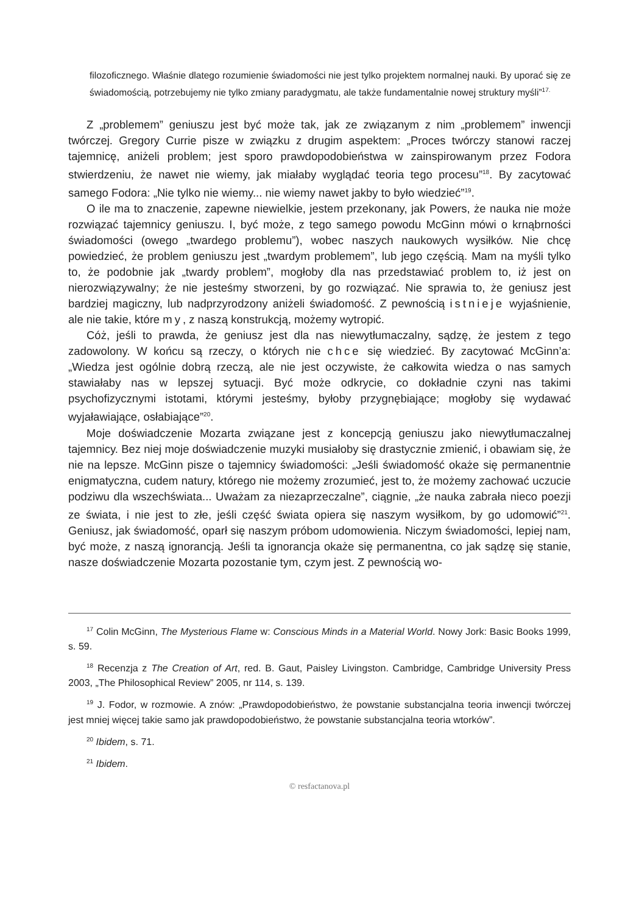filozoficznego. Właśnie dlatego rozumienie świadomości nie jest tylko projektem normalnej nauki. By uporać się ze świadomością, potrzebujemy nie tylko zmiany paradygmatu, ale także fundamentalnie nowej struktury myśli”<sup>17.</sup>
Z „problemem” geniuszu jest być może tak, jak ze związanym z nim „problemem” inwencji twórczej. Gregory Currie pisze w związku z drugim aspektem: „Proces twórczy stanowi raczej tajemnicę, aniżeli problem; jest sporo prawdopodobieństwa w zainspirowanym przez Fodora stwierdzeniu, że nawet nie wiemy, jak miałaby wyglądać teoria tego procesu”<sup>18</sup>. By zacytować samego Fodora: „Nie tylko nie wiemy... nie wiemy nawet jakby to było wiedzieć”<sup>19</sup>.
O ile ma to znaczenie, zapewne niewielkie, jestem przekonany, jak Powers, że nauka nie może rozwiązać tajemnicy geniuszu. I, być może, z tego samego powodu McGinn mówi o krnąbrności świadomości (owego „twardego problemu”), wobec naszych naukowych wysiłków. Nie chcę powiedzieć, że problem geniuszu jest „twardym problemem”, lub jego częścią. Mam na myśli tylko to, że podobnie jak „twardy problem”, mogłoby dla nas przedstawiać problem to, iż jest on nierozwiązywalny; że nie jesteśmy stworzeni, by go rozwiązać. Nie sprawia to, że geniusz jest bardziej magiczny, lub nadprzyrodzony aniżeli świadomość. Z pewnością istnieje wyjaśnienie, ale nie takie, które my, z naszą konstrukcją, możemy wytropić.
Cóż, jeśli to prawda, że geniusz jest dla nas niewytłumaczalny, sądzę, że jestem z tego zadowolony. W końcu są rzeczy, o których nie chce się wiedzieć. By zacytować McGinn’a: „Wiedza jest ogólnie dobrą rzeczą, ale nie jest oczywiste, że całkowita wiedza o nas samych stawiałaby nas w lepszej sytuacji. Być może odkrycie, co dokładnie czyni nas takimi psychofizycznymi istotami, którymi jesteśmy, byłoby przygnębiające; mogłoby się wydawać wyjaławiające, osłabiające”<sup>20</sup>.
Moje doświadczenie Mozarta związane jest z koncepcją geniuszu jako niewytłumaczalnej tajemnicy. Bez niej moje doświadczenie muzyki musiałoby się drastycznie zmienić, i obawiam się, że nie na lepsze. McGinn pisze o tajemnicy świadomości: „Jeśli świadomość okaże się permanentnie enigmatyczna, cudem natury, którego nie możemy zrozumieć, jest to, że możemy zachować uczucie podziwu dla wszechświata... Uważam za niezaprzeczalne”, ciągnie, „że nauka zabrała nieco poezji ze świata, i nie jest to złe, jeśli część świata opiera się naszym wysiłkom, by go udomowić”<sup>21</sup>. Geniusz, jak świadomość, oparł się naszym próbom udomowienia. Niczym świadomości, lepiej nam, być może, z naszą ignorancją. Jeśli ta ignorancja okaże się permanentna, co jak sądzę się stanie, nasze doświadczenie Mozarta pozostanie tym, czym jest. Z pewnością wo-
<sup>17</sup> Colin McGinn, The Mysterious Flame w: Conscious Minds in a Material World. Nowy Jork: Basic Books 1999, s. 59.
<sup>18</sup> Recenzja z The Creation of Art, red. B. Gaut, Paisley Livingston. Cambridge, Cambridge University Press 2003, „The Philosophical Review” 2005, nr 114, s. 139.
<sup>19</sup> J. Fodor, w rozmowie. A znów: „Prawdopodobieństwo, że powstanie substancjalna teoria inwencji twórczej jest mniej więcej takie samo jak prawdopodobieństwo, że powstanie substancjalna teoria wtorków”.
<sup>20</sup> Ibidem, s. 71.
<sup>21</sup> Ibidem.
© resfactanova.pl